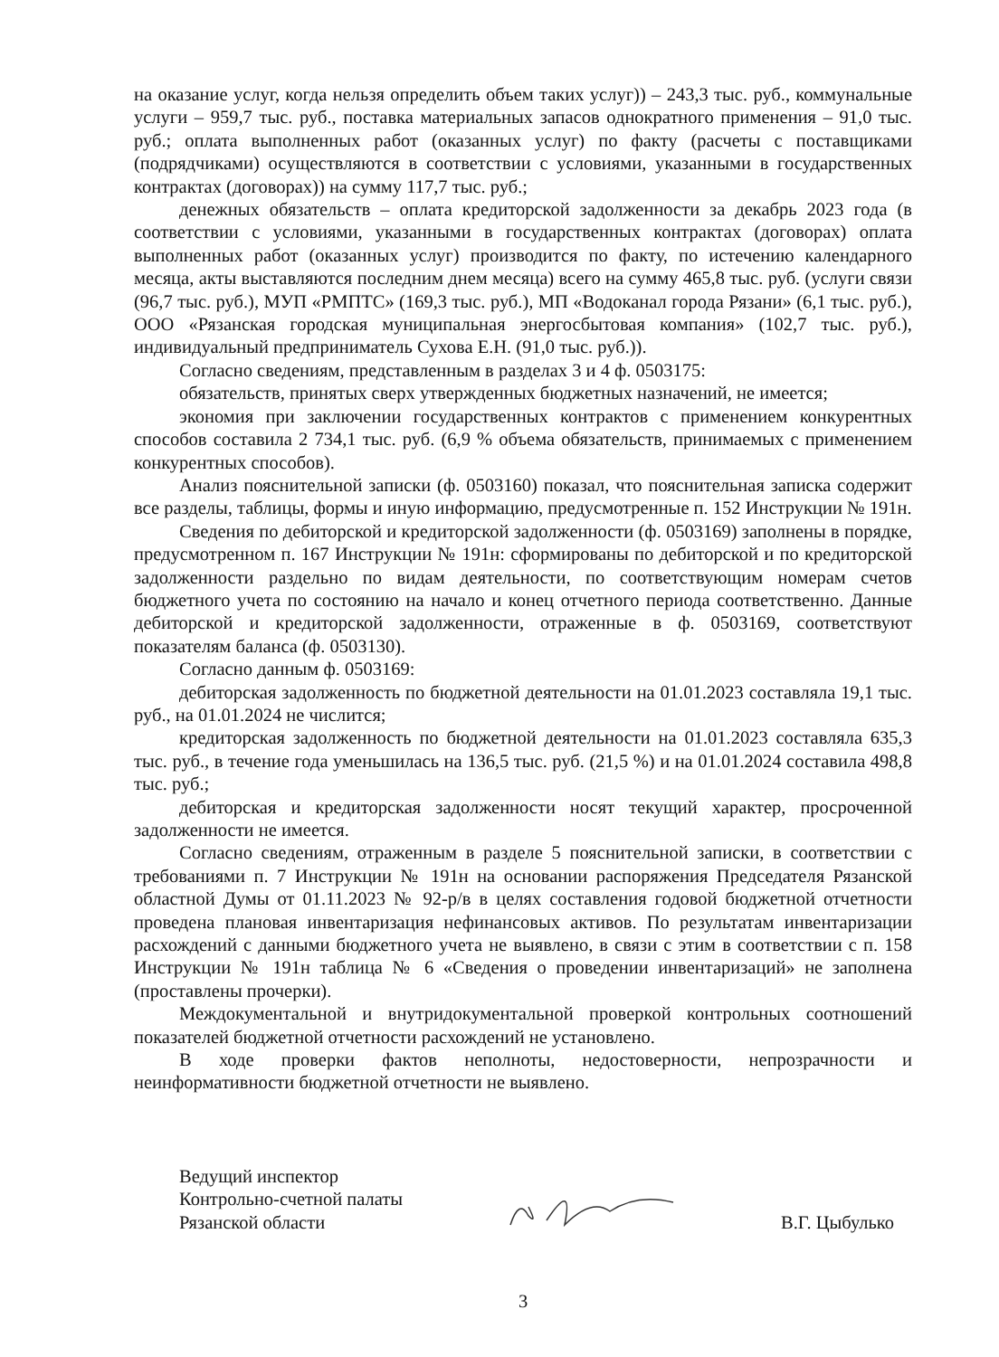на оказание услуг, когда нельзя определить объем таких услуг)) – 243,3 тыс. руб., коммунальные услуги – 959,7 тыс. руб., поставка материальных запасов однократного применения – 91,0 тыс. руб.; оплата выполненных работ (оказанных услуг) по факту (расчеты с поставщиками (подрядчиками) осуществляются в соответствии с условиями, указанными в государственных контрактах (договорах)) на сумму 117,7 тыс. руб.;
денежных обязательств – оплата кредиторской задолженности за декабрь 2023 года (в соответствии с условиями, указанными в государственных контрактах (договорах) оплата выполненных работ (оказанных услуг) производится по факту, по истечению календарного месяца, акты выставляются последним днем месяца) всего на сумму 465,8 тыс. руб. (услуги связи (96,7 тыс. руб.), МУП «РМПТС» (169,3 тыс. руб.), МП «Водоканал города Рязани» (6,1 тыс. руб.), ООО «Рязанская городская муниципальная энергосбытовая компания» (102,7 тыс. руб.), индивидуальный предприниматель Сухова Е.Н. (91,0 тыс. руб.)).
Согласно сведениям, представленным в разделах 3 и 4 ф. 0503175:
обязательств, принятых сверх утвержденных бюджетных назначений, не имеется;
экономия при заключении государственных контрактов с применением конкурентных способов составила 2 734,1 тыс. руб. (6,9 % объема обязательств, принимаемых с применением конкурентных способов).
Анализ пояснительной записки (ф. 0503160) показал, что пояснительная записка содержит все разделы, таблицы, формы и иную информацию, предусмотренные п. 152 Инструкции № 191н.
Сведения по дебиторской и кредиторской задолженности (ф. 0503169) заполнены в порядке, предусмотренном п. 167 Инструкции № 191н: сформированы по дебиторской и по кредиторской задолженности раздельно по видам деятельности, по соответствующим номерам счетов бюджетного учета по состоянию на начало и конец отчетного периода соответственно. Данные дебиторской и кредиторской задолженности, отраженные в ф. 0503169, соответствуют показателям баланса (ф. 0503130).
Согласно данным ф. 0503169:
дебиторская задолженность по бюджетной деятельности на 01.01.2023 составляла 19,1 тыс. руб., на 01.01.2024 не числится;
кредиторская задолженность по бюджетной деятельности на 01.01.2023 составляла 635,3 тыс. руб., в течение года уменьшилась на 136,5 тыс. руб. (21,5 %) и на 01.01.2024 составила 498,8 тыс. руб.;
дебиторская и кредиторская задолженности носят текущий характер, просроченной задолженности не имеется.
Согласно сведениям, отраженным в разделе 5 пояснительной записки, в соответствии с требованиями п. 7 Инструкции № 191н на основании распоряжения Председателя Рязанской областной Думы от 01.11.2023 № 92-р/в в целях составления годовой бюджетной отчетности проведена плановая инвентаризация нефинансовых активов. По результатам инвентаризации расхождений с данными бюджетного учета не выявлено, в связи с этим в соответствии с п. 158 Инструкции № 191н таблица № 6 «Сведения о проведении инвентаризаций» не заполнена (проставлены прочерки).
Междокументальной и внутридокументальной проверкой контрольных соотношений показателей бюджетной отчетности расхождений не установлено.
В ходе проверки фактов неполноты, недостоверности, непрозрачности и неинформативности бюджетной отчетности не выявлено.
Ведущий инспектор
Контрольно-счетной палаты
Рязанской области
В.Г. Цыбулько
3